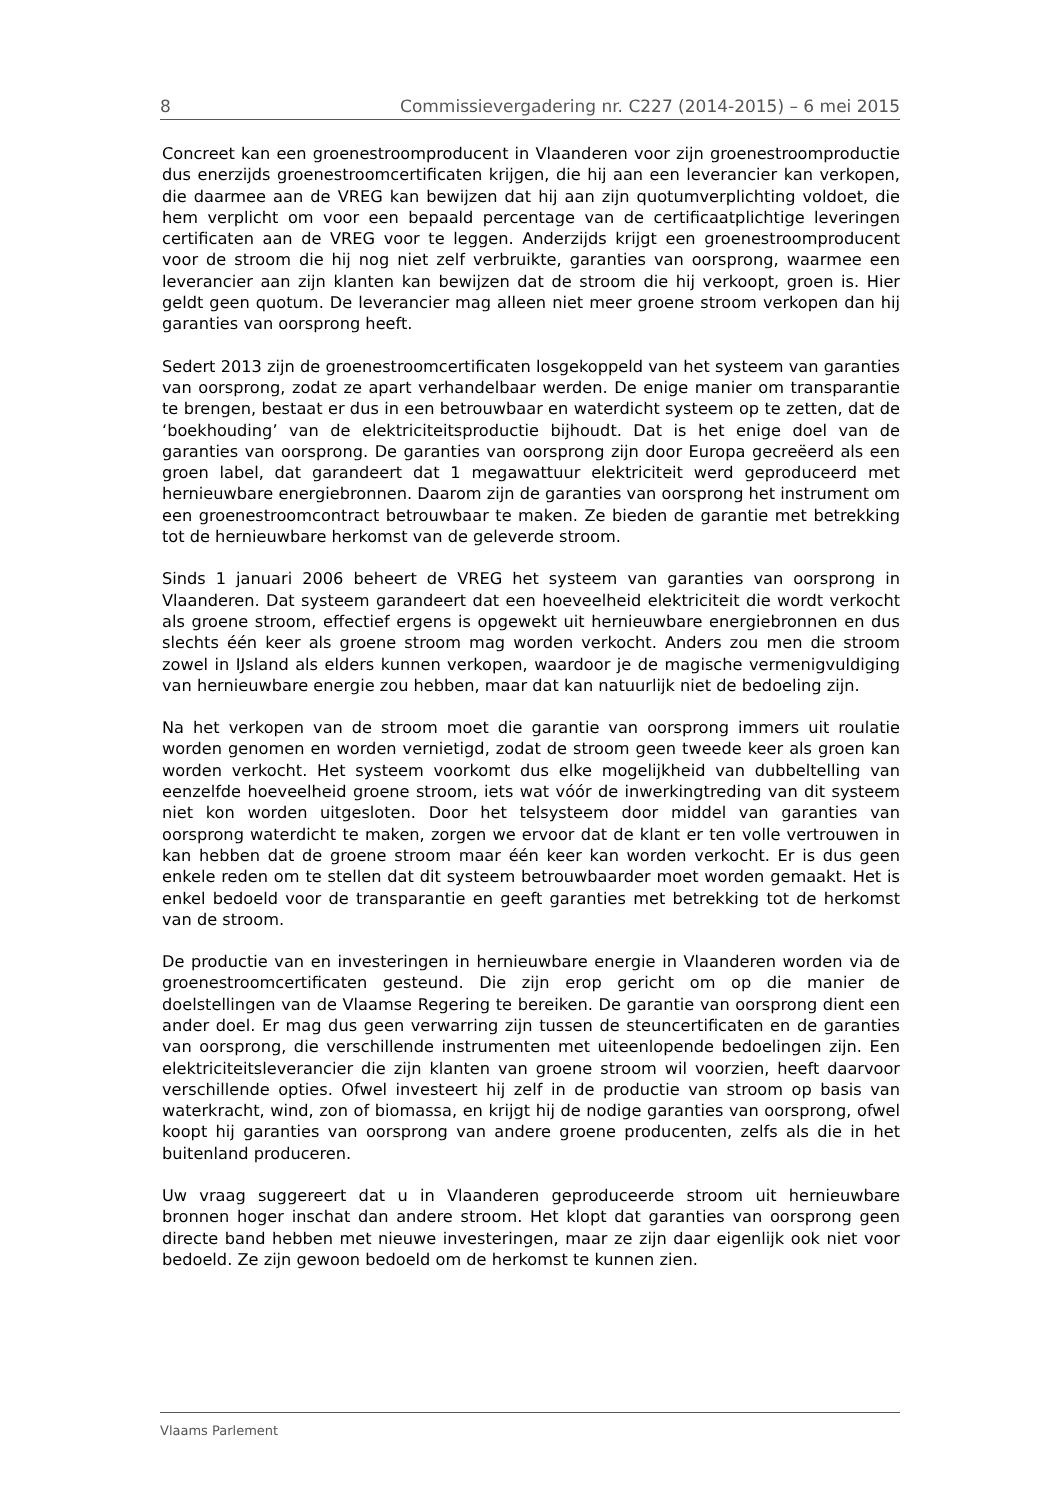8 Commissievergadering nr. C227 (2014-2015) – 6 mei 2015
Concreet kan een groenestroomproducent in Vlaanderen voor zijn groenestroom­productie dus enerzijds groenestroomcertificaten krijgen, die hij aan een leverancier kan verkopen, die daarmee aan de VREG kan bewijzen dat hij aan zijn quotumverplichting voldoet, die hem verplicht om voor een bepaald percen­tage van de certificaatplichtige leveringen certificaten aan de VREG voor te leg­gen. Anderzijds krijgt een groenestroomproducent voor de stroom die hij nog niet zelf verbruikte, garanties van oorsprong, waarmee een leverancier aan zijn klanten kan bewijzen dat de stroom die hij verkoopt, groen is. Hier geldt geen quotum. De leverancier mag alleen niet meer groene stroom verkopen dan hij garanties van oorsprong heeft.
Sedert 2013 zijn de groenestroomcertificaten losgekoppeld van het systeem van garanties van oorsprong, zodat ze apart verhandelbaar werden. De enige manier om transparantie te brengen, bestaat er dus in een betrouwbaar en waterdicht systeem op te zetten, dat de ‘boekhouding’ van de elektriciteitsproductie bijhoudt. Dat is het enige doel van de garanties van oorsprong. De garanties van oorsprong zijn door Europa gecreëerd als een groen label, dat garandeert dat 1 megawattuur elektriciteit werd geproduceerd met hernieuwbare energiebronnen. Daarom zijn de garanties van oorsprong het instrument om een groenestroomcontract betrouw­baar te maken. Ze bieden de garantie met betrekking tot de hernieuwbare herkomst van de geleverde stroom.
Sinds 1 januari 2006 beheert de VREG het systeem van garanties van oorsprong in Vlaanderen. Dat systeem garandeert dat een hoeveelheid elektriciteit die wordt verkocht als groene stroom, effectief ergens is opgewekt uit hernieuwbare energiebronnen en dus slechts één keer als groene stroom mag worden verkocht. Anders zou men die stroom zowel in IJsland als elders kunnen verkopen, waardoor je de magische vermenigvuldiging van hernieuwbare energie zou hebben, maar dat kan natuurlijk niet de bedoeling zijn.
Na het verkopen van de stroom moet die garantie van oorsprong immers uit roulatie worden genomen en worden vernietigd, zodat de stroom geen tweede keer als groen kan worden verkocht. Het systeem voorkomt dus elke mogelijk­heid van dubbeltelling van eenzelfde hoeveelheid groene stroom, iets wat vóór de inwerkingtreding van dit systeem niet kon worden uitgesloten. Door het telsysteem door middel van garanties van oorsprong waterdicht te maken, zorgen we ervoor dat de klant er ten volle vertrouwen in kan hebben dat de groene stroom maar één keer kan worden verkocht. Er is dus geen enkele reden om te stellen dat dit systeem betrouwbaarder moet worden gemaakt. Het is enkel bedoeld voor de transparantie en geeft garanties met betrekking tot de herkomst van de stroom.
De productie van en investeringen in hernieuwbare energie in Vlaanderen worden via de groenestroomcertificaten gesteund. Die zijn erop gericht om op die manier de doelstellingen van de Vlaamse Regering te bereiken. De garantie van oorsprong dient een ander doel. Er mag dus geen verwarring zijn tussen de steuncertificaten en de garanties van oorsprong, die verschillende instrumenten met uiteenlopende bedoelingen zijn. Een elektriciteitsleverancier die zijn klanten van groene stroom wil voorzien, heeft daarvoor verschillende opties. Ofwel investeert hij zelf in de productie van stroom op basis van waterkracht, wind, zon of biomassa, en krijgt hij de nodige garanties van oorsprong, ofwel koopt hij garanties van oorsprong van andere groene producenten, zelfs als die in het buitenland produceren.
Uw vraag suggereert dat u in Vlaanderen geproduceerde stroom uit hernieuwbare bronnen hoger inschat dan andere stroom. Het klopt dat garanties van oorsprong geen directe band hebben met nieuwe investeringen, maar ze zijn daar eigenlijk ook niet voor bedoeld. Ze zijn gewoon bedoeld om de herkomst te kunnen zien.
Vlaams Parlement